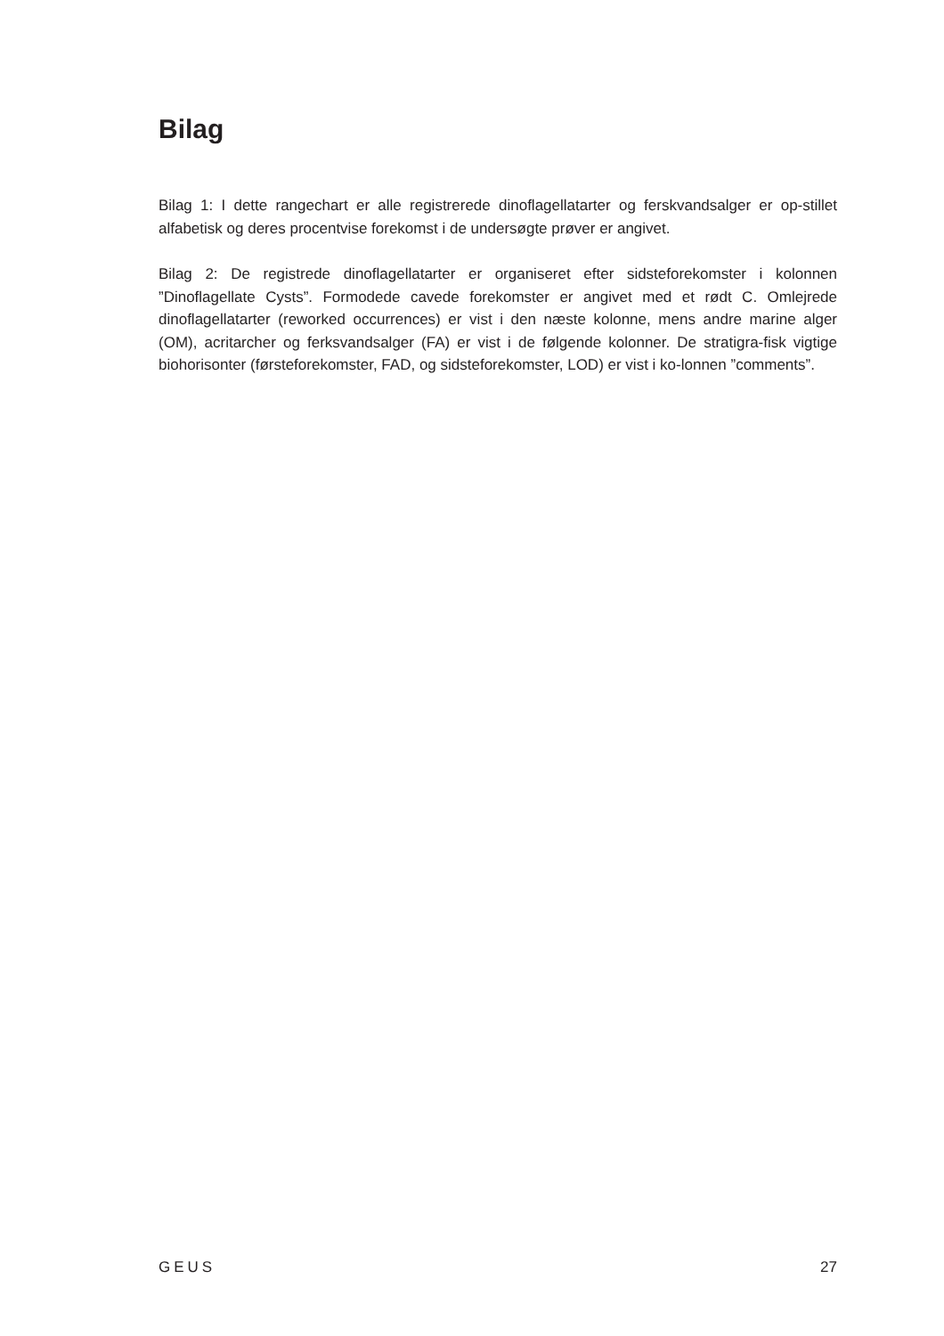Bilag
Bilag 1: I dette rangechart er alle registrerede dinoflagellatarter og ferskvandsalger er op-stillet alfabetisk og deres procentvise forekomst i de undersøgte prøver er angivet.
Bilag 2: De registrede dinoflagellatarter er organiseret efter sidsteforekomster i kolonnen ”Dinoflagellate Cysts”. Formodede cavede forekomster er angivet med et rødt C. Omlejrede dinoflagellatarter (reworked occurrences) er vist i den næste kolonne, mens andre marine alger (OM), acritarcher og ferksvandsalger (FA) er vist i de følgende kolonner. De stratigra-fisk vigtige biohorisonter (førsteforekomster, FAD, og sidsteforekomster, LOD) er vist i ko-lonnen ”comments”.
GEUS 27